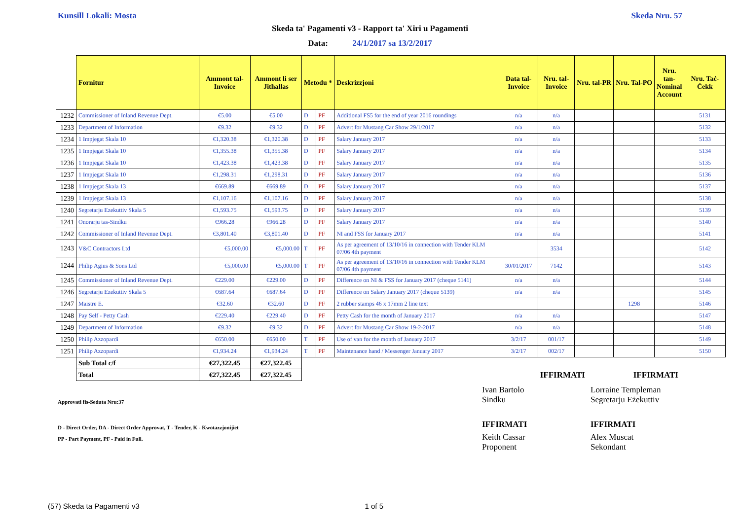Kunsill Lokali: Mosta Skeda Nru. 57
Skeda ta' Pagamenti v3 - Rapport ta' Xiri u Pagamenti
Data: 24/1/2017 sa 13/2/2017
| | Fornitur | Ammont tal-Invoice | Ammont li ser Jitħallas | Metodu * | | Deskrizzjoni | Data tal-Invoice | Nru. tal-Invoice | Nru. tal-PR | Nru. Tal-PO | Nru. tan-Nominal Account | Nru. Taċ-Ċekk |
| --- | --- | --- | --- | --- | --- | --- | --- | --- | --- | --- | --- | --- |
| 1232 | Commissioner of Inland Revenue Dept. | €5.00 | €5.00 | D | PF | Additional FS5 for the end of year 2016 roundings | n/a | n/a | | | | 5131 |
| 1233 | Department of Information | €9.32 | €9.32 | D | PF | Advert for Mustang Car Show 29/1/2017 | n/a | n/a | | | | 5132 |
| 1234 | 1 Impjegat Skala 10 | €1,320.38 | €1,320.38 | D | PF | Salary January 2017 | n/a | n/a | | | | 5133 |
| 1235 | 1 Impjegat Skala 10 | €1,355.38 | €1,355.38 | D | PF | Salary January 2017 | n/a | n/a | | | | 5134 |
| 1236 | 1 Impjegat Skala 10 | €1,423.38 | €1,423.38 | D | PF | Salary January 2017 | n/a | n/a | | | | 5135 |
| 1237 | 1 Impjegat Skala 10 | €1,298.31 | €1,298.31 | D | PF | Salary January 2017 | n/a | n/a | | | | 5136 |
| 1238 | 1 Impjegat Skala 13 | €669.89 | €669.89 | D | PF | Salary January 2017 | n/a | n/a | | | | 5137 |
| 1239 | 1 Impjegat Skala 13 | €1,107.16 | €1,107.16 | D | PF | Salary January 2017 | n/a | n/a | | | | 5138 |
| 1240 | Segretarju Ezekuttiv Skala 5 | €1,593.75 | €1,593.75 | D | PF | Salary January 2017 | n/a | n/a | | | | 5139 |
| 1241 | Onorarju tas-Sindku | €966.28 | €966.28 | D | PF | Salary January 2017 | n/a | n/a | | | | 5140 |
| 1242 | Commissioner of Inland Revenue Dept. | €3,801.40 | €3,801.40 | D | PF | NI and FSS for January 2017 | n/a | n/a | | | | 5141 |
| 1243 | V&C Contractors Ltd | €5,000.00 | €5,000.00 | T | PF | As per agreement of 13/10/16 in connection with Tender KLM 07/06 4th payment | | 3534 | | | | 5142 |
| 1244 | Philip Agius & Sons Ltd | €5,000.00 | €5,000.00 | T | PF | As per agreement of 13/10/16 in connection with Tender KLM 07/06 4th payment | 30/01/2017 | 7142 | | | | 5143 |
| 1245 | Commissioner of Inland Revenue Dept. | €229.00 | €229.00 | D | PF | Difference on NI & FSS for January 2017 (cheque 5141) | n/a | n/a | | | | 5144 |
| 1246 | Segretarju Ezekuttiv Skala 5 | €687.64 | €687.64 | D | PF | Difference on Salary January 2017 (cheque 5139) | n/a | n/a | | | | 5145 |
| 1247 | Maistre E. | €32.60 | €32.60 | D | PF | 2 rubber stamps 46 x 17mm 2 line text | | | | 1298 | | 5146 |
| 1248 | Pay Self - Petty Cash | €229.40 | €229.40 | D | PF | Petty Cash for the month of January 2017 | n/a | n/a | | | | 5147 |
| 1249 | Department of Information | €9.32 | €9.32 | D | PF | Advert for Mustang Car Show 19-2-2017 | n/a | n/a | | | | 5148 |
| 1250 | Philip Azzopardi | €650.00 | €650.00 | T | PF | Use of van for the month of January 2017 | 3/2/17 | 001/17 | | | | 5149 |
| 1251 | Philip Azzopardi | €1,934.24 | €1,934.24 | T | PF | Maintenance hand / Messenger January 2017 | 3/2/17 | 002/17 | | | | 5150 |
| | Sub Total c/f | €27,322.45 | €27,322.45 | | | | | | | | | |
| | Total | €27,322.45 | €27,322.45 | | | | | IFFIRMATI | | IFFIRMATI | | |
Approvati fis-Seduta Nru:37
D - Direct Order, DA - Direct Order Approvat, T - Tender, K - Kwotazzjonijiet
PP - Part Payment, PF - Paid in Full.
Ivan Bartolo
Sindku
Lorraine Templeman
Segretarju Eżekuttiv
IFFIRMATI IFFIRMATI
Keith Cassar
Proponent
Alex Muscat
Sekondant
(57) Skeda ta Pagamenti v3 1 of 5